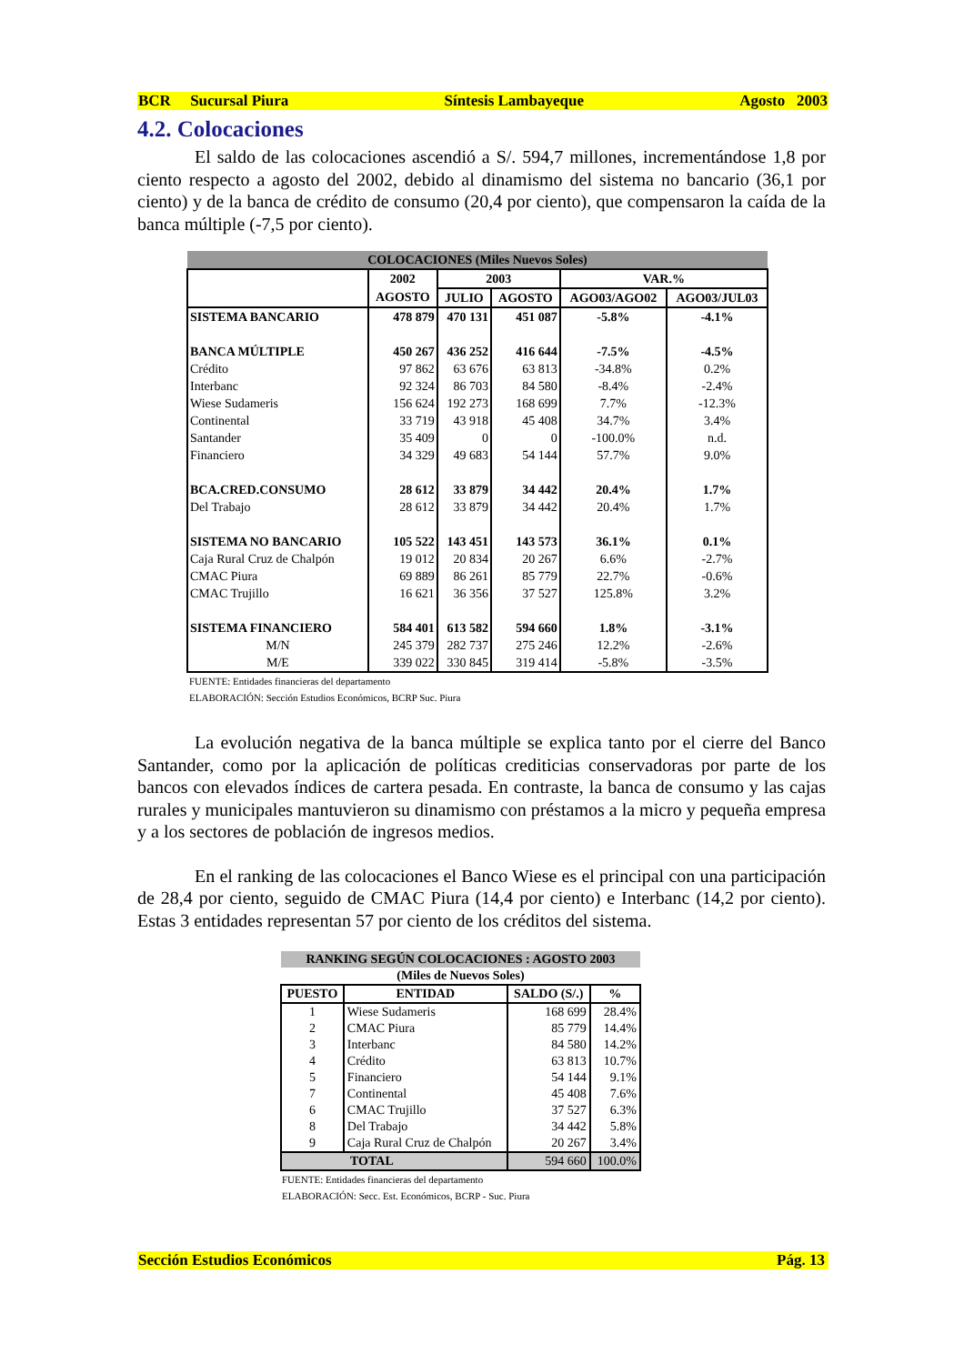BCR Sucursal Piura Síntesis Lambayeque Agosto 2003
4.2. Colocaciones
El saldo de las colocaciones ascendió a S/. 594,7 millones, incrementándose 1,8 por ciento respecto a agosto del 2002, debido al dinamismo del sistema no bancario (36,1 por ciento) y de la banca de crédito de consumo (20,4 por ciento), que compensaron la caída de la banca múltiple (-7,5 por ciento).
| COLOCACIONES (Miles Nuevos Soles) | | | | | |
| --- | --- | --- | --- | --- | --- |
| | 2002 | 2003 | | VAR.% | |
| | AGOSTO | JULIO | AGOSTO | AGO03/AGO02 | AGO03/JUL03 |
| SISTEMA BANCARIO | 478 879 | 470 131 | 451 087 | -5.8% | -4.1% |
| BANCA MÚLTIPLE | 450 267 | 436 252 | 416 644 | -7.5% | -4.5% |
| Crédito | 97 862 | 63 676 | 63 813 | -34.8% | 0.2% |
| Interbanc | 92 324 | 86 703 | 84 580 | -8.4% | -2.4% |
| Wiese Sudameris | 156 624 | 192 273 | 168 699 | 7.7% | -12.3% |
| Continental | 33 719 | 43 918 | 45 408 | 34.7% | 3.4% |
| Santander | 35 409 | 0 | 0 | -100.0% | n.d. |
| Financiero | 34 329 | 49 683 | 54 144 | 57.7% | 9.0% |
| BCA.CRED.CONSUMO | 28 612 | 33 879 | 34 442 | 20.4% | 1.7% |
| Del Trabajo | 28 612 | 33 879 | 34 442 | 20.4% | 1.7% |
| SISTEMA NO BANCARIO | 105 522 | 143 451 | 143 573 | 36.1% | 0.1% |
| Caja Rural Cruz de Chalpón | 19 012 | 20 834 | 20 267 | 6.6% | -2.7% |
| CMAC Piura | 69 889 | 86 261 | 85 779 | 22.7% | -0.6% |
| CMAC Trujillo | 16 621 | 36 356 | 37 527 | 125.8% | 3.2% |
| SISTEMA FINANCIERO | 584 401 | 613 582 | 594 660 | 1.8% | -3.1% |
| M/N | 245 379 | 282 737 | 275 246 | 12.2% | -2.6% |
| M/E | 339 022 | 330 845 | 319 414 | -5.8% | -3.5% |
FUENTE: Entidades financieras del departamento
ELABORACIÓN: Sección Estudios Económicos, BCRP Suc. Piura
La evolución negativa de la banca múltiple se explica tanto por el cierre del Banco Santander, como por la aplicación de políticas crediticias conservadoras por parte de los bancos con elevados índices de cartera pesada. En contraste, la banca de consumo y las cajas rurales y municipales mantuvieron su dinamismo con préstamos a la micro y pequeña empresa y a los sectores de población de ingresos medios.
En el ranking de las colocaciones el Banco Wiese es el principal con una participación de 28,4 por ciento, seguido de CMAC Piura (14,4 por ciento) e Interbanc (14,2 por ciento). Estas 3 entidades representan 57 por ciento de los créditos del sistema.
| RANKING SEGÚN COLOCACIONES : AGOSTO 2003 | | | |
| --- | --- | --- | --- |
| (Miles de Nuevos Soles) | | | |
| PUESTO | ENTIDAD | SALDO (S/.) | % |
| 1 | Wiese Sudameris | 168 699 | 28.4% |
| 2 | CMAC Piura | 85 779 | 14.4% |
| 3 | Interbanc | 84 580 | 14.2% |
| 4 | Crédito | 63 813 | 10.7% |
| 5 | Financiero | 54 144 | 9.1% |
| 7 | Continental | 45 408 | 7.6% |
| 6 | CMAC Trujillo | 37 527 | 6.3% |
| 8 | Del Trabajo | 34 442 | 5.8% |
| 9 | Caja Rural Cruz de Chalpón | 20 267 | 3.4% |
| TOTAL | | 594 660 | 100.0% |
FUENTE: Entidades financieras del departamento
ELABORACIÓN: Secc. Est. Económicos, BCRP - Suc. Piura
Sección Estudios Económicos Pág. 13